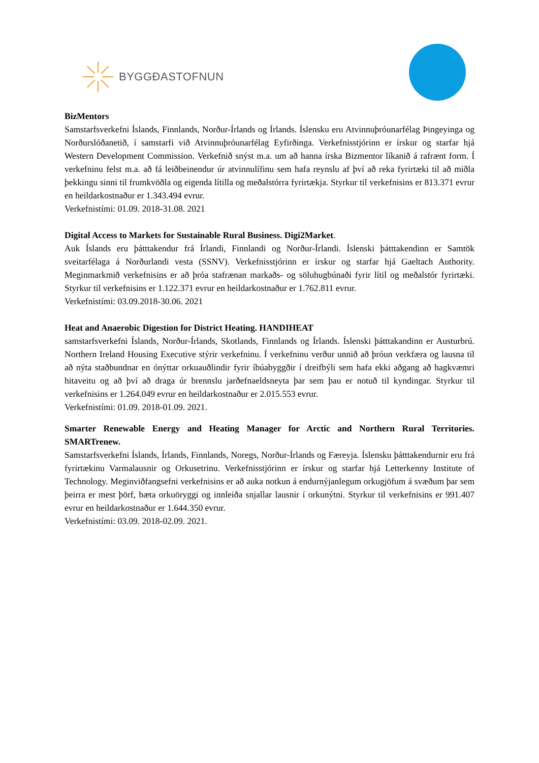BYGGÐASTOFNUN
BizMentors
Samstarfsverkefni Íslands, Finnlands, Norður-Írlands og Írlands. Íslensku eru Atvinnuþróunarfélag Þingeyinga og Norðurslóðanetið, í samstarfi við Atvinnuþróunarfélag Eyfirðinga. Verkefnisstjórinn er írskur og starfar hjá Western Development Commission. Verkefnið snýst m.a. um að hanna írska Bizmentor líkanið á rafrænt form. Í verkefninu felst m.a. að fá leiðbeinendur úr atvinnulífinu sem hafa reynslu af því að reka fyrirtæki til að miðla þekkingu sinni til frumkvöðla og eigenda lítilla og meðalstórra fyrirtækja. Styrkur til verkefnisins er 813.371 evrur en heildarkostnaður er 1.343.494 evrur.
Verkefnistími: 01.09. 2018-31.08. 2021
Digital Access to Markets for Sustainable Rural Business. Digi2Market.
Auk Íslands eru þátttakendur frá Írlandi, Finnlandi og Norður-Írlandi. Íslenski þátttakendinn er Samtök sveitarfélaga á Norðurlandi vesta (SSNV). Verkefnisstjórinn er írskur og starfar hjá Gaeltach Authority. Meginmarkmið verkefnisins er að þróa stafrænan markaðs- og söluhugbúnaði fyrir lítil og meðalstór fyrirtæki. Styrkur til verkefnisins er 1.122.371 evrur en heildarkostnaður er 1.762.811 evrur.
Verkefnistími: 03.09.2018-30.06. 2021
Heat and Anaerobic Digestion for District Heating. HANDIHEAT
samstarfsverkefni Íslands, Norður-Írlands, Skotlands, Finnlands og Írlands. Íslenski þátttakandinn er Austurbrú. Northern Ireland Housing Executive stýrir verkefninu. Í verkefninu verður unnið að þróun verkfæra og lausna til að nýta staðbundnar en ónýttar orkuauðlindir fyrir íbúabyggðir í dreifbýli sem hafa ekki aðgang að hagkvæmri hitaveitu og að því að draga úr brennslu jarðefnaeldsneyta þar sem þau er notuð til kyndingar. Styrkur til verkefnisins er 1.264.049 evrur en heildarkostnaður er 2.015.553 evrur.
Verkefnistími: 01.09. 2018-01.09. 2021.
Smarter Renewable Energy and Heating Manager for Arctic and Northern Rural Territories. SMARTrenew.
Samstarfsverkefni Íslands, Írlands, Finnlands, Noregs, Norður-Írlands og Færeyja. Íslensku þátttakendurnir eru frá fyrirtækinu Varmalausnir og Orkusetrinu. Verkefnisstjórinn er írskur og starfar hjá Letterkenny Institute of Technology. Meginviðfangsefni verkefnisins er að auka notkun á endurnýjanlegum orkugjöfum á svæðum þar sem þeirra er mest þörf, bæta orkuöryggi og innleiða snjallar lausnir í orkunýtni. Styrkur til verkefnisins er 991.407 evrur en heildarkostnaður er 1.644.350 evrur.
Verkefnistími: 03.09. 2018-02.09. 2021.